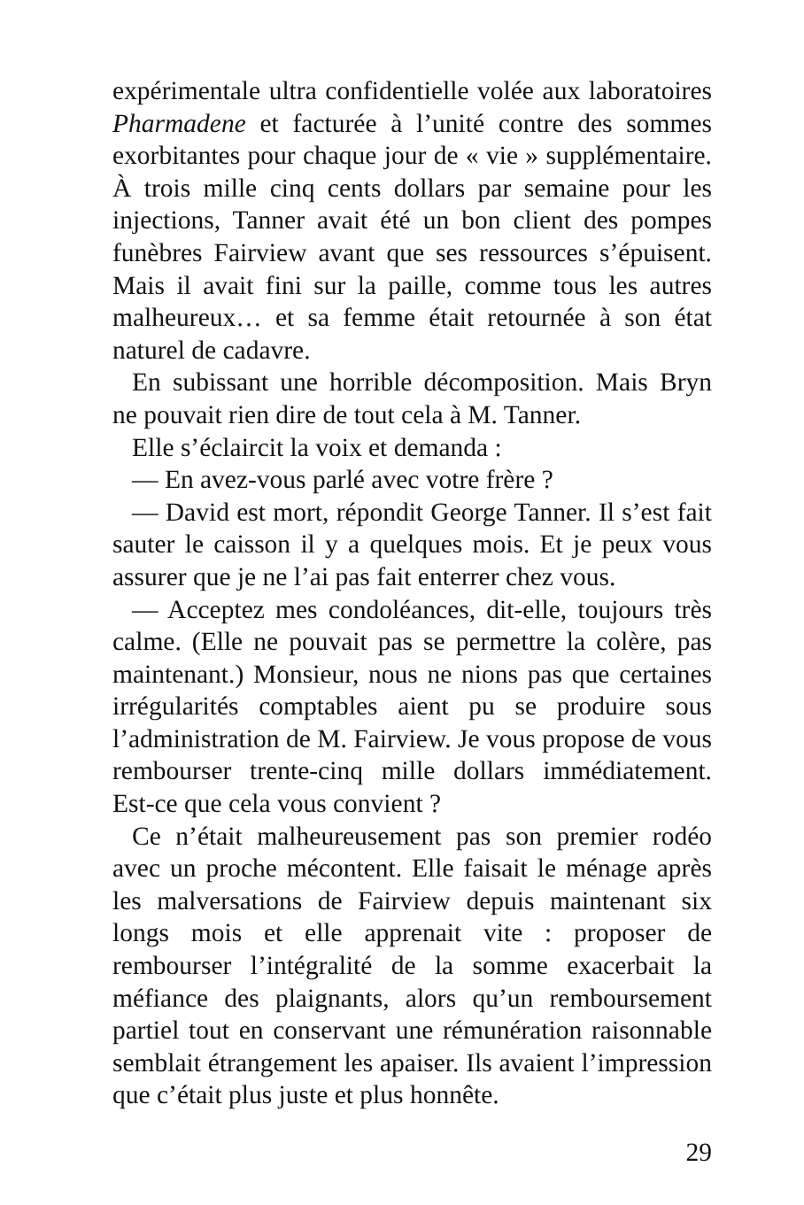expérimentale ultra confidentielle volée aux laboratoires Pharmadene et facturée à l’unité contre des sommes exorbitantes pour chaque jour de « vie » supplémentaire. À trois mille cinq cents dollars par semaine pour les injections, Tanner avait été un bon client des pompes funèbres Fairview avant que ses ressources s’épuisent. Mais il avait fini sur la paille, comme tous les autres malheureux… et sa femme était retournée à son état naturel de cadavre.
En subissant une horrible décomposition. Mais Bryn ne pouvait rien dire de tout cela à M. Tanner.
Elle s’éclaircit la voix et demanda :
— En avez-vous parlé avec votre frère ?
— David est mort, répondit George Tanner. Il s’est fait sauter le caisson il y a quelques mois. Et je peux vous assurer que je ne l’ai pas fait enterrer chez vous.
— Acceptez mes condoléances, dit-elle, toujours très calme. (Elle ne pouvait pas se permettre la colère, pas maintenant.) Monsieur, nous ne nions pas que certaines irrégularités comptables aient pu se produire sous l’administration de M. Fairview. Je vous propose de vous rembourser trente-cinq mille dollars immédiatement. Est-ce que cela vous convient ?
Ce n’était malheureusement pas son premier rodéo avec un proche mécontent. Elle faisait le ménage après les malversations de Fairview depuis maintenant six longs mois et elle apprenait vite : proposer de rembourser l’intégralité de la somme exacerbait la méfiance des plaignants, alors qu’un remboursement partiel tout en conservant une rémunération raisonnable semblait étrangement les apaiser. Ils avaient l’impression que c’était plus juste et plus honnête.
29